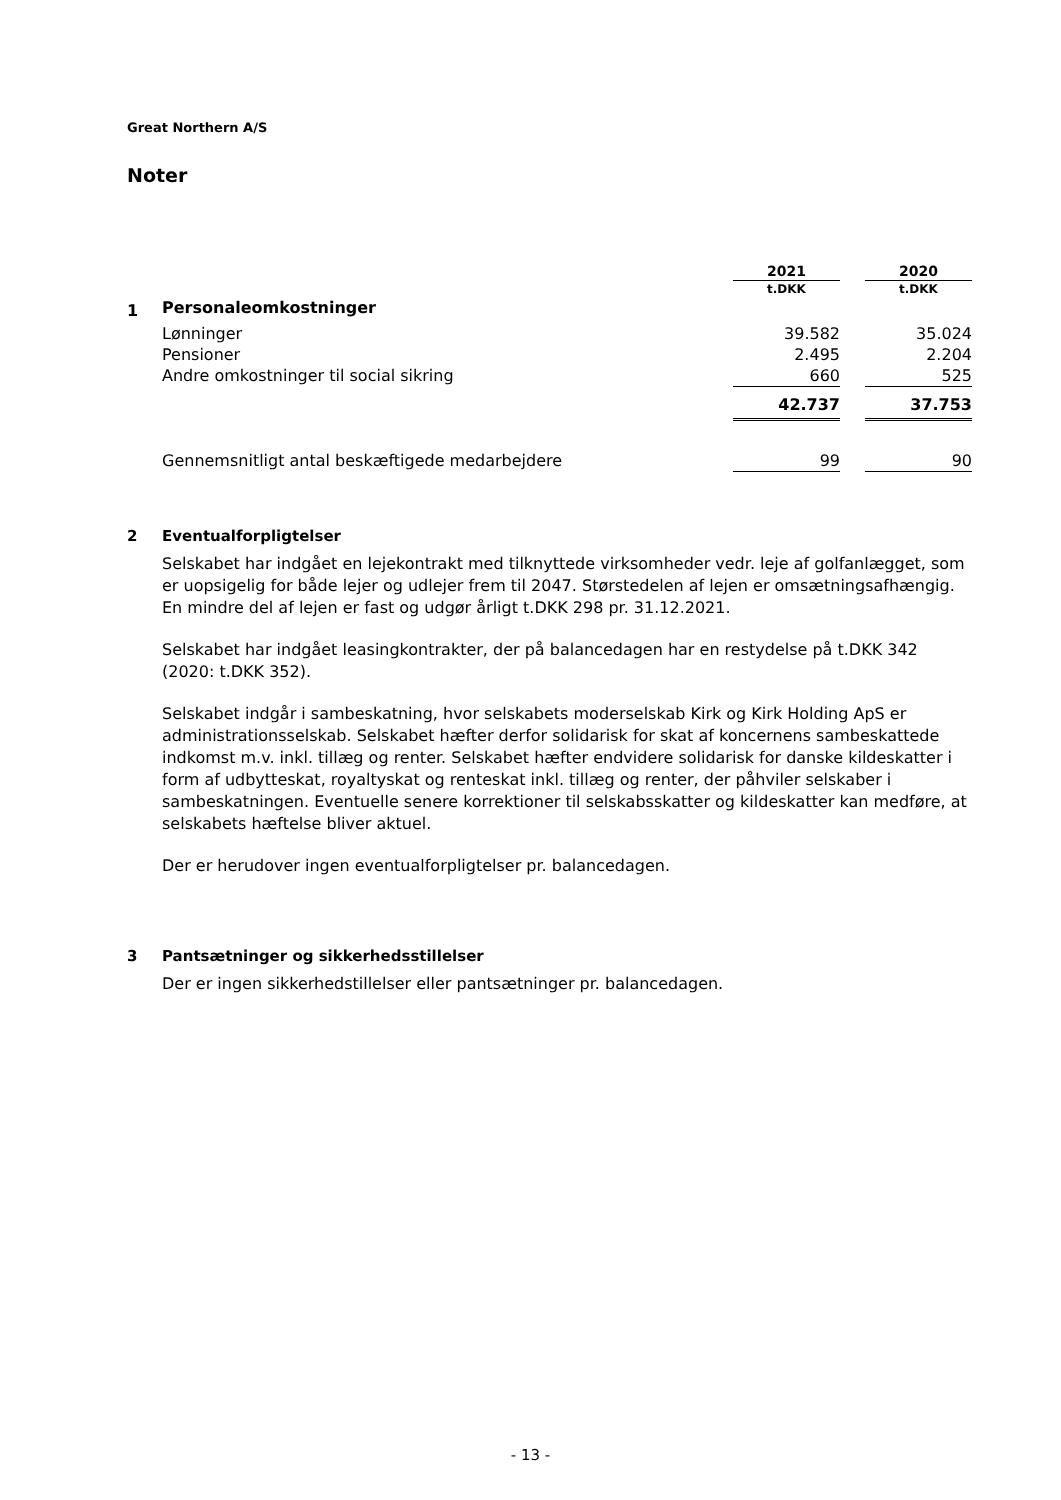Great Northern A/S
Noter
| | | 2021 | | 2020 |
| | | t.DKK | | t.DKK |
| 1 | Personaleomkostninger | | | |
| | Lønninger | 39.582 | | 35.024 |
| | Pensioner | 2.495 | | 2.204 |
| | Andre omkostninger til social sikring | 660 | | 525 |
| | | 42.737 | | 37.753 |
| | Gennemsnitligt antal beskæftigede medarbejdere | 99 | | 90 |
2 Eventualforpligtelser
Selskabet har indgået en lejekontrakt med tilknyttede virksomheder vedr. leje af golfanlægget, som er uopsigelig for både lejer og udlejer frem til 2047. Størstedelen af lejen er omsætningsafhængig. En mindre del af lejen er fast og udgør årligt t.DKK 298 pr. 31.12.2021.
Selskabet har indgået leasingkontrakter, der på balancedagen har en restydelse på t.DKK 342 (2020: t.DKK 352).
Selskabet indgår i sambeskatning, hvor selskabets moderselskab Kirk og Kirk Holding ApS er administrationsselskab. Selskabet hæfter derfor solidarisk for skat af koncernens sambeskattede indkomst m.v. inkl. tillæg og renter. Selskabet hæfter endvidere solidarisk for danske kildeskatter i form af udbytteskat, royaltyskat og renteskat inkl. tillæg og renter, der påhviler selskaber i sambeskatningen. Eventuelle senere korrektioner til selskabsskatter og kildeskatter kan medføre, at selskabets hæftelse bliver aktuel.
Der er herudover ingen eventualforpligtelser pr. balancedagen.
3 Pantsætninger og sikkerhedsstillelser
Der er ingen sikkerhedstillelser eller pantsætninger pr. balancedagen.
- 13 -